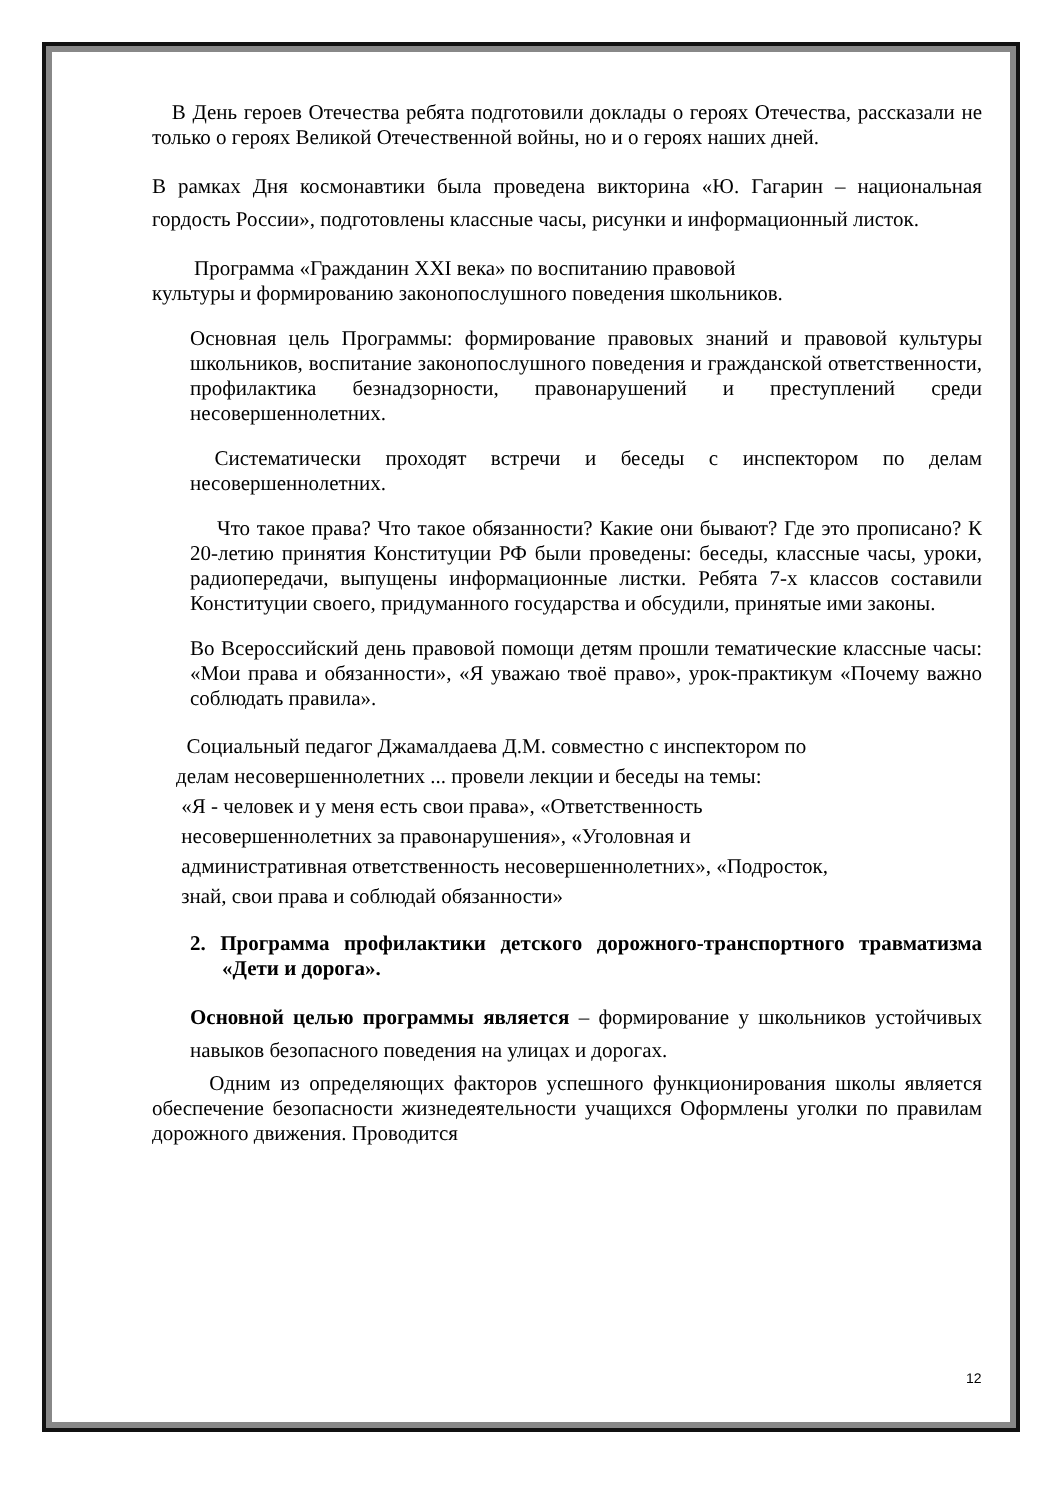В День героев Отечества ребята подготовили доклады о героях Отечества, рассказали не только о героях Великой Отечественной войны, но и о героях наших дней.
В рамках Дня космонавтики была проведена викторина «Ю. Гагарин – национальная гордость России», подготовлены классные часы, рисунки и информационный листок.
Программа «Гражданин XXI века» по воспитанию правовой
культуры и формированию законопослушного поведения школьников.
Основная цель Программы: формирование правовых знаний и правовой культуры школьников, воспитание законопослушного поведения и гражданской ответственности, профилактика безнадзорности, правонарушений и преступлений среди несовершеннолетних.
Систематически проходят встречи и беседы с инспектором по делам несовершеннолетних.
Что такое права? Что такое обязанности? Какие они бывают? Где это прописано? К 20-летию принятия Конституции РФ были проведены: беседы, классные часы, уроки, радиопередачи, выпущены информационные листки. Ребята 7-х классов составили Конституции своего, придуманного государства и обсудили, принятые ими законы.
Во Всероссийский день правовой помощи детям прошли тематические классные часы: «Мои права и обязанности», «Я уважаю твоё право», урок-практикум «Почему важно соблюдать правила».
Социальный педагог Джамалдаева Д.М. совместно с инспектором по
делам несовершеннолетних ... провели лекции и беседы на темы:
«Я - человек и у меня есть свои права», «Ответственность
несовершеннолетних за правонарушения», «Уголовная и
административная ответственность несовершеннолетних», «Подросток,
знай, свои права и соблюдай обязанности»
2. Программа профилактики детского дорожного-транспортного травматизма «Дети и дорога».
Основной целью программы является – формирование у школьников устойчивых навыков безопасного поведения на улицах и дорогах.
Одним из определяющих факторов успешного функционирования школы является обеспечение безопасности жизнедеятельности учащихся Оформлены уголки по правилам дорожного движения. Проводится
12